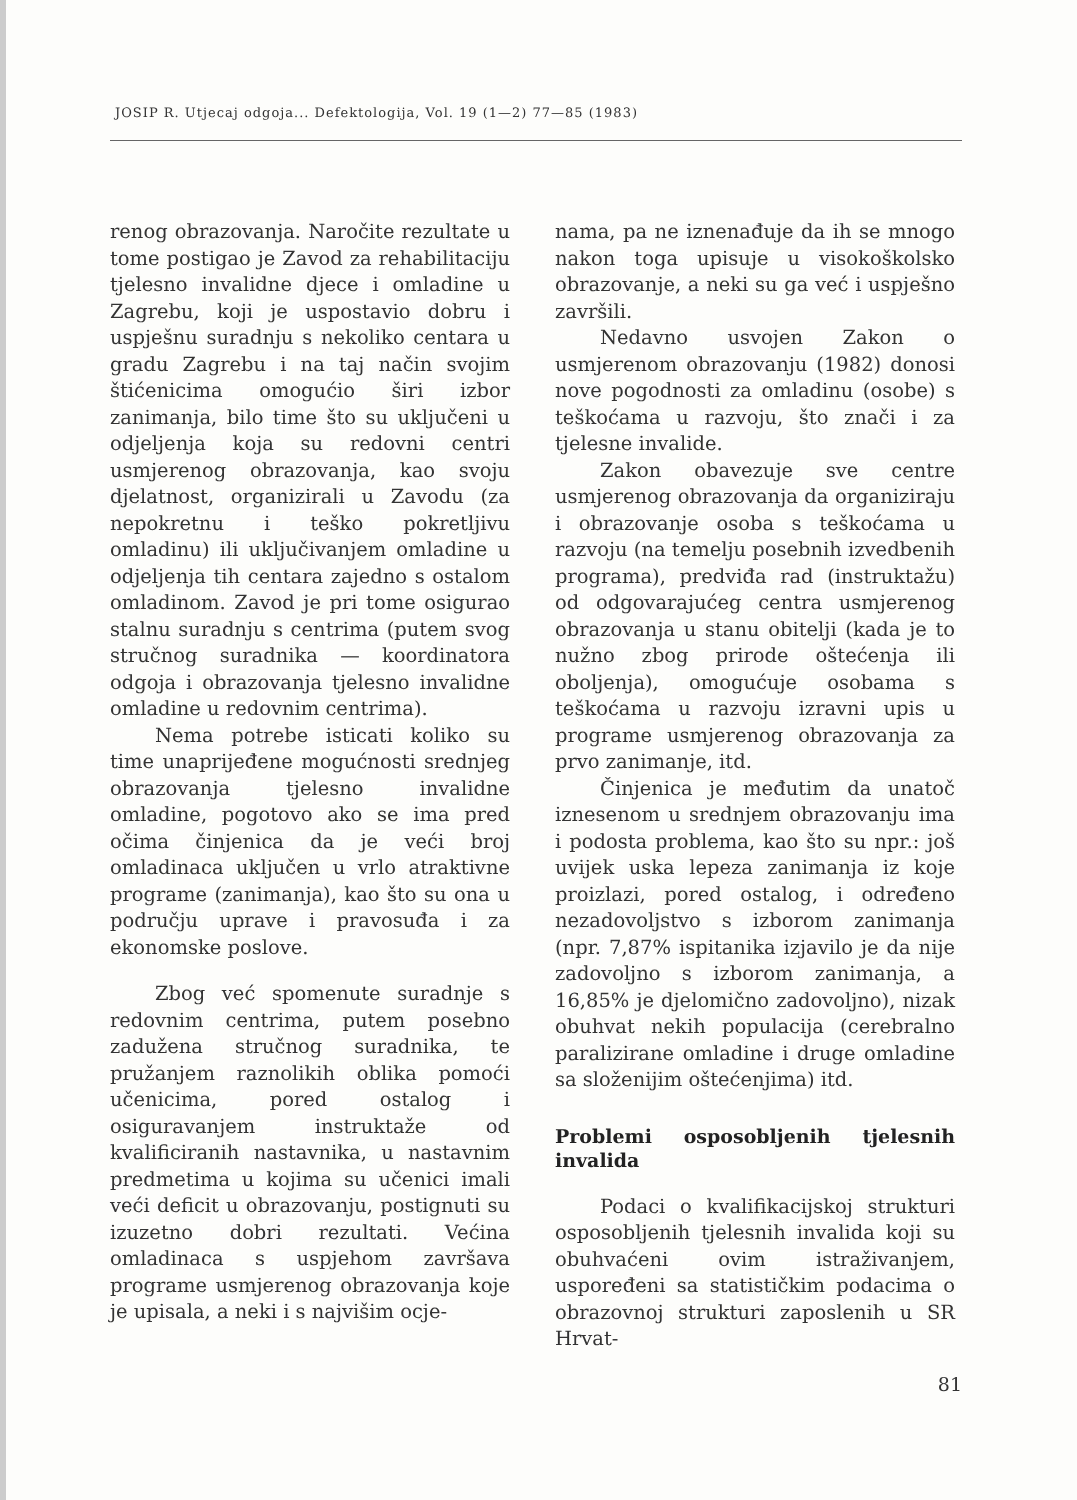JOSIP R. Utjecaj odgoja... Defektologija, Vol. 19 (1—2) 77—85 (1983)
renog obrazovanja. Naročite rezultate u tome postigao je Zavod za rehabilitaciju tjelesno invalidne djece i omladine u Zagrebu, koji je uspostavio dobru i uspješnu suradnju s nekoliko centara u gradu Zagrebu i na taj način svojim štićenicima omogućio širi izbor zanimanja, bilo time što su uključeni u odjeljenja koja su redovni centri usmjerenog obrazovanja, kao svoju djelatnost, organizirali u Zavodu (za nepokretnu i teško pokretljivu omladinu) ili uključivanjem omladine u odjeljenja tih centara zajedno s ostalom omladinom. Zavod je pri tome osigurao stalnu suradnju s centrima (putem svog stručnog suradnika — koordinatora odgoja i obrazovanja tjelesno invalidne omladine u redovnim centrima).
Nema potrebe isticati koliko su time unaprijeđene mogućnosti srednjeg obrazovanja tjelesno invalidne omladine, pogotovo ako se ima pred očima činjenica da je veći broj omladinaca uključen u vrlo atraktivne programe (zanimanja), kao što su ona u području uprave i pravosuđa i za ekonomske poslove.
Zbog već spomenute suradnje s redovnim centrima, putem posebno zadužena stručnog suradnika, te pružanjem raznolikih oblika pomoći učenicima, pored ostalog i osiguravanjem instruktaže od kvalificiranih nastavnika, u nastavnim predmetima u kojima su učenici imali veći deficit u obrazovanju, postignuti su izuzetno dobri rezultati. Većina omladinaca s uspjehom završava programe usmjerenog obrazovanja koje je upisala, a neki i s najvišim ocje-
nama, pa ne iznenađuje da ih se mnogo nakon toga upisuje u visokoškolsko obrazovanje, a neki su ga već i uspješno završili.
Nedavno usvojen Zakon o usmjerenom obrazovanju (1982) donosi nove pogodnosti za omladinu (osobe) s teškoćama u razvoju, što znači i za tjelesne invalide.
Zakon obavezuje sve centre usmjerenog obrazovanja da organiziraju i obrazovanje osoba s teškoćama u razvoju (na temelju posebnih izvedbenih programa), predviđa rad (instruktažu) od odgovarajućeg centra usmjerenog obrazovanja u stanu obitelji (kada je to nužno zbog prirode oštećenja ili oboljenja), omogućuje osobama s teškoćama u razvoju izravni upis u programe usmjerenog obrazovanja za prvo zanimanje, itd.
Činjenica je međutim da unatoč iznesenom u srednjem obrazovanju ima i podosta problema, kao što su npr.: još uvijek uska lepeza zanimanja iz koje proizlazi, pored ostalog, i određeno nezadovoljstvo s izborom zanimanja (npr. 7,87% ispitanika izjavilo je da nije zadovoljno s izborom zanimanja, a 16,85% je djelomično zadovoljno), nizak obuhvat nekih populacija (cerebralno paralizirane omladine i druge omladine sa složenijim oštećenjima) itd.
Problemi osposobljenih tjelesnih invalida
Podaci o kvalifikacijskoj strukturi osposobljenih tjelesnih invalida koji su obuhvaćeni ovim istraživanjem, uspoređeni sa statističkim podacima o obrazovnoj strukturi zaposlenih u SR Hrvat-
81